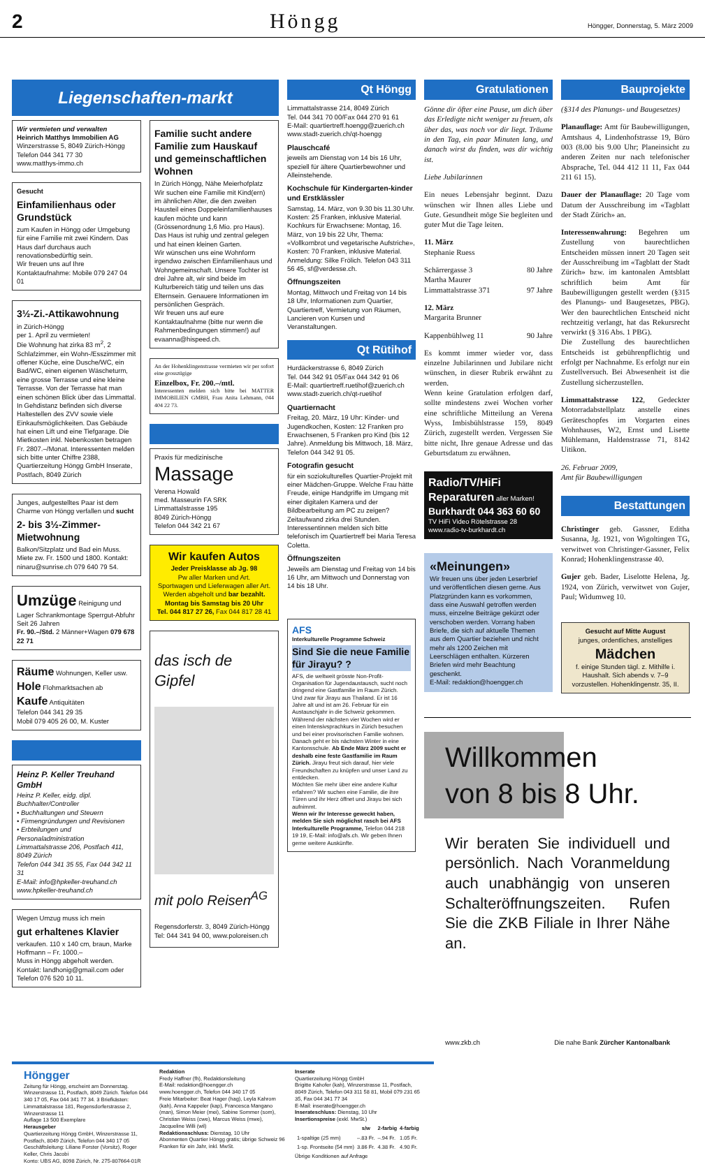2 Höngg Höngger, Donnerstag, 5. März 2009
Liegenschaften-markt
Wir vermieten und verwalten
Heinrich Matthys Immobilien AG
Winzerstrasse 5, 8049 Zürich-Höngg
Telefon 044 341 77 30
www.matthys-immo.ch
Gesucht
Einfamilienhaus oder Grundstück
zum Kaufen in Höngg oder Umgebung für eine Familie mit zwei Kindern. Das Haus darf durchaus auch renovationsbedürftig sein.
Wir freuen uns auf Ihre Kontaktaufnahme: Mobile 079 247 04 01
3½-Zi.-Attikawohnung
in Zürich-Höngg
per 1. April zu vermieten!
Die Wohnung hat zirka 83 m<sup>2</sup>, 2 Schlafzimmer, ein Wohn-/Esszimmer mit offener Küche, eine Dusche/WC, ein Bad/WC, einen eigenen Wäscheturm, eine grosse Terrasse und eine kleine Terrasse. Von der Terrasse hat man einen schönen Blick über das Limmattal. In Gehdistanz befinden sich diverse Haltestellen des ZVV sowie viele Einkaufsmöglichkeiten. Das Gebäude hat einen Lift und eine Tiefgarage. Die Mietkosten inkl. Nebenkosten betragen Fr. 2807.–/Monat. Interessenten melden sich bitte unter Chiffre 2388, Quartierzeitung Höngg GmbH Inserate, Postfach, 8049 Zürich
Junges, aufgestelltes Paar ist dem Charme von Höngg verfallen und sucht
2- bis 3½-Zimmer-Mietwohnung
Balkon/Sitzplatz und Bad ein Muss. Miete zw. Fr. 1500 und 1800. Kontakt: ninaru@sunrise.ch 079 640 79 54.
Umzüge Reinigung und Lager Schrankmontage Sperrgut-Abfuhr Seit 26 Jahren
Fr. 90.–/Std. 2 Männer+Wagen 079 678 22 71
Räume Wohnungen, Keller usw.
Hole Flohmarktsachen ab
Kaufe Antiquitäten
Telefon 044 341 29 35
Mobil 079 405 26 00, M. Kuster
Heinz P. Keller Treuhand GmbH
Heinz P. Keller, eidg. dipl. Buchhalter/Controller
• Buchhaltungen und Steuern
• Firmengründungen und Revisionen
• Erbteilungen und Personaladministration
Limmattalstrasse 206, Postfach 411, 8049 Zürich
Telefon 044 341 35 55, Fax 044 342 11 31
E-Mail: info@hpkeller-treuhand.ch
www.hpkeller-treuhand.ch
Wegen Umzug muss ich mein
gut erhaltenes Klavier
verkaufen. 110 x 140 cm, braun, Marke Hoffmann – Fr. 1000.–
Muss in Höngg abgeholt werden.
Kontakt: landhonig@gmail.com oder Telefon 076 520 10 11.
Familie sucht andere Familie zum Hauskauf und gemeinschaftlichen Wohnen
In Zürich Höngg, Nähe Meierhofplatz
Wir suchen eine Familie mit Kind(ern) im ähnlichen Alter, die den zweiten Hausteil eines Doppeleinfamilienhauses kaufen möchte und kann (Grössenordnung 1,6 Mio. pro Haus). Das Haus ist ruhig und zentral gelegen und hat einen kleinen Garten.
Wir wünschen uns eine Wohnform irgendwo zwischen Einfamilienhaus und Wohngemeinschaft. Unsere Tochter ist drei Jahre alt, wir sind beide im Kulturbereich tätig und teilen uns das Elternsein. Genauere Informationen im persönlichen Gespräch.
Wir freuen uns auf eure Kontaktaufnahme (bitte nur wenn die Rahmenbedingungen stimmen!) auf evaanna@hispeed.ch.
An der Hohenklingenstrasse vermieten wir per sofort eine grosszügige
Einzelbox, Fr. 200.–/mtl.
Interessenten melden sich bitte bei MATTER IMMOBILIEN GMBH, Frau Anita Lehmann, 044 404 22 73.
Praxis für medizinische
Massage
Verena Howald
med. Masseurin FA SRK
Limmattalstrasse 195
8049 Zürich-Höngg
Telefon 044 342 21 67
Wir kaufen Autos
Jeder Preisklasse ab Jg. 98
Pw aller Marken und Art.
Sportwagen und Lieferwagen aller Art.
Werden abgeholt und bar bezahlt.
Montag bis Samstag bis 20 Uhr
Tel. 044 817 27 26, Fax 044 817 28 41
das isch de Gipfel
mit polo Reisen<sup>AG</sup>
Regensdorferstr. 3, 8049 Zürich-Höngg
Tel: 044 341 94 00, www.poloreisen.ch
Qt Höngg
Limmattalstrasse 214, 8049 Zürich
Tel. 044 341 70 00/Fax 044 270 91 61
E-Mail: quartiertreff.hoengg@zuerich.ch
www.stadt-zuerich.ch/qt-hoengg
Plauschcafé
jeweils am Dienstag von 14 bis 16 Uhr, speziell für ältere Quartierbewohner und Alleinstehende.
Kochschule für Kindergarten-kinder und Erstklässler
Samstag, 14. März, von 9.30 bis 11.30 Uhr. Kosten: 25 Franken, inklusive Material. Kochkurs für Erwachsene: Montag, 16. März, von 19 bis 22 Uhr, Thema: «Vollkornbrot und vegetarische Aufstriche», Kosten: 70 Franken, inklusive Material. Anmeldung: Silke Frölich. Telefon 043 311 56 45, sf@verdesse.ch.
Öffnungszeiten
Montag, Mittwoch und Freitag von 14 bis 18 Uhr, Informationen zum Quartier, Quartiertreff, Vermietung von Räumen, Lancieren von Kursen und Veranstaltungen.
Qt Rütihof
Hurdäckerstrasse 6, 8049 Zürich
Tel. 044 342 91 05/Fax 044 342 91 06
E-Mail: quartiertreff.ruetihof@zuerich.ch
www.stadt-zuerich.ch/qt-ruetihof
Quartiernacht
Freitag, 20. März, 19 Uhr: Kinder- und Jugendkochen, Kosten: 12 Franken pro Erwachsenen, 5 Franken pro Kind (bis 12 Jahre). Anmeldung bis Mittwoch, 18. März, Telefon 044 342 91 05.
Fotografin gesucht
für ein soziokulturelles Quartier-Projekt mit einer Mädchen-Gruppe. Welche Frau hätte Freude, einige Handgriffe im Umgang mit einer digitalen Kamera und der Bildbearbeitung am PC zu zeigen? Zeitaufwand zirka drei Stunden. Interessentinnen melden sich bitte telefonisch im Quartiertreff bei Maria Teresa Coletta.
Öffnungszeiten
Jeweils am Dienstag und Freitag von 14 bis 16 Uhr, am Mittwoch und Donnerstag von 14 bis 18 Uhr.
AFS
Interkulturelle Programme Schweiz
Sind Sie die neue Familie für Jirayu? ?
AFS, die weltweit grösste Non-Profit-Organisation für Jugendaustausch, sucht noch dringend eine Gastfamilie im Raum Zürich.
Und zwar für Jirayu aus Thailand. Er ist 16 Jahre alt und ist am 26. Februar für ein Austauschjahr in die Schweiz gekommen. Während der nächsten vier Wochen wird er einen Intensivsprachkurs in Zürich besuchen und bei einer provisorischen Familie wohnen. Danach geht er bis nächsten Winter in eine Kantonsschule. Ab Ende März 2009 sucht er deshalb eine feste Gastfamilie im Raum Zürich. Jirayu freut sich darauf, hier viele Freundschaften zu knüpfen und unser Land zu entdecken.
Möchten Sie mehr über eine andere Kultur erfahren? Wir suchen eine Familie, die ihre Türen und ihr Herz öffnet und Jirayu bei sich aufnimmt.
Wenn wir Ihr Interesse geweckt haben, melden Sie sich möglichst rasch bei AFS Interkulturelle Programme, Telefon 044 218 19 19, E-Mail: info@afs.ch. Wir geben Ihnen gerne weitere Auskünfte.
Gratulationen
Gönne dir öfter eine Pause, um dich über das Erledigte nicht weniger zu freuen, als über das, was noch vor dir liegt. Träume in den Tag, ein paar Minuten lang, und danach wirst du finden, was dir wichtig ist.
Liebe Jubilarinnen
Ein neues Lebensjahr beginnt. Dazu wünschen wir Ihnen alles Liebe und Gute. Gesundheit möge Sie begleiten und guter Mut die Tage leiten.
11. März
Stephanie Ruess
Schärrergasse 3 80 Jahre
Martha Maurer
Limmattalstrasse 371 97 Jahre
12. März
Margarita Brunner
Kappenbühlweg 11 90 Jahre
Es kommt immer wieder vor, dass einzelne Jubilarinnen und Jubilare nicht wünschen, in dieser Rubrik erwähnt zu werden.
Wenn keine Gratulation erfolgen darf, sollte mindestens zwei Wochen vorher eine schriftliche Mitteilung an Verena Wyss, Imbisbühlstrasse 159, 8049 Zürich, zugestellt werden. Vergessen Sie bitte nicht, Ihre genaue Adresse und das Geburtsdatum zu erwähnen.
Radio/TV/HiFi Reparaturen aller Marken!
Burkhardt 044 363 60 60
TV HiFi Video Rötelstrasse 28
www.radio-tv-burkhardt.ch
«Meinungen»
Wir freuen uns über jeden Leserbrief und veröffentlichen diesen gerne. Aus Platzgründen kann es vorkommen, dass eine Auswahl getroffen werden muss, einzelne Beiträge gekürzt oder verschoben werden. Vorrang haben Briefe, die sich auf aktuelle Themen aus dem Quartier beziehen und nicht mehr als 1200 Zeichen mit Leerschlägen enthalten. Kürzeren Briefen wird mehr Beachtung geschenkt.
E-Mail: redaktion@hoengger.ch
Bauprojekte
(§314 des Planungs- und Baugesetzes)
Planauflage: Amt für Baubewilligungen, Amtshaus 4, Lindenhofstrasse 19, Büro 003 (8.00 bis 9.00 Uhr; Planeinsicht zu anderen Zeiten nur nach telefonischer Absprache, Tel. 044 412 11 11, Fax 044 211 61 15).
Dauer der Planauflage: 20 Tage vom Datum der Ausschreibung im «Tagblatt der Stadt Zürich» an.
Interessenwahrung: Begehren um Zustellung von baurechtlichen Entscheiden müssen innert 20 Tagen seit der Ausschreibung im «Tagblatt der Stadt Zürich» bzw. im kantonalen Amtsblatt schriftlich beim Amt für Baubewilligungen gestellt werden (§315 des Planungs- und Baugesetzes, PBG). Wer den baurechtlichen Entscheid nicht rechtzeitig verlangt, hat das Rekursrecht verwirkt (§ 316 Abs. 1 PBG).
Die Zustellung des baurechtlichen Entscheids ist gebührenpflichtig und erfolgt per Nachnahme. Es erfolgt nur ein Zustellversuch. Bei Abwesenheit ist die Zustellung sicherzustellen.
Limmattalstrasse 122, Gedeckter Motorradabstellplatz anstelle eines Geräteschopfes im Vorgarten eines Wohnhauses, W2, Ernst und Lisette Mühlemann, Haldenstrasse 71, 8142 Uitikon.
26. Februar 2009,
Amt für Baubewilligungen
Bestattungen
Christinger geb. Gassner, Editha Susanna, Jg. 1921, von Wigoltingen TG, verwitwet von Christinger-Gassner, Felix Konrad; Hohenklingenstrasse 40.
Gujer geb. Bader, Liselotte Helena, Jg. 1924, von Zürich, verwitwet von Gujer, Paul; Widumweg 10.
Gesucht auf Mitte August
junges, ordentliches, anstelliges
Mädchen
f. einige Stunden tägl. z. Mithilfe i. Haushalt. Sich abends v. 7–9 vorzustellen. Hohenklingenstr. 35, II.
Willkommen
von 8 bis 8 Uhr.
Wir beraten Sie individuell und persönlich. Nach Voranmeldung auch unabhängig von unseren Schalteröffnungszeiten. Rufen Sie die ZKB Filiale in Ihrer Nähe an.
www.zkb.ch Die nahe Bank Zürcher Kantonalbank
Höngger
Zeitung für Höngg, erscheint am Donnerstag. Winzerstrasse 11, Postfach, 8049 Zürich. Telefon 044 340 17 05, Fax 044 341 77 34. 3 Briefkästen: Limmattalstrasse 181, Regensdorferstrasse 2, Winzerstrasse 11
Auflage 13 500 Exemplare
Herausgeber
Quartierzeitung Höngg GmbH, Winzerstrasse 11, Postfach, 8049 Zürich, Telefon 044 340 17 05
Geschäftsleitung: Liliane Forster (Vorsitz), Roger Keller, Chris Jacobi
Konto: UBS AG, 8098 Zürich, Nr. 275-807664-01R
Redaktion
Fredy Haffner (fh), Redaktionsleitung
E-Mail: redaktion@hoengger.ch
www.hoengger.ch, Telefon 044 340 17 05
Freie Mitarbeiter: Beat Hager (hag), Leyla Kahrom (kah), Anna Kappeler (kap), Francesca Mangano (man), Simon Meier (mei), Sabine Sommer (som), Christian Weiss (cwe), Marcus Weiss (mwe), Jacqueline Willi (wil)
Redaktionsschluss: Dienstag, 10 Uhr
Abonnenten Quartier Höngg gratis; übrige Schweiz 96 Franken für ein Jahr, inkl. MwSt.
Inserate
Quartierzeitung Höngg GmbH
Brigitte Kahofer (kah), Winzerstrasse 11, Postfach, 8049 Zürich, Telefon 043 311 58 81, Mobil 079 231 65 35, Fax 044 341 77 34
E-Mail: inserate@hoengger.ch
Inserateschluss: Dienstag, 10 Uhr
Insertionspreise (exkl. MwSt.)
| | s/w | 2-farbig | 4-farbig |
| --- | --- | --- | --- |
| 1-spaltige (25 mm) | –.83 Fr. | –.94 Fr. | 1.05 Fr. |
| 1-sp. Frontseite (54 mm) | 3.86 Fr. | 4.38 Fr. | 4.90 Fr. |
Übrige Konditionen auf Anfrage